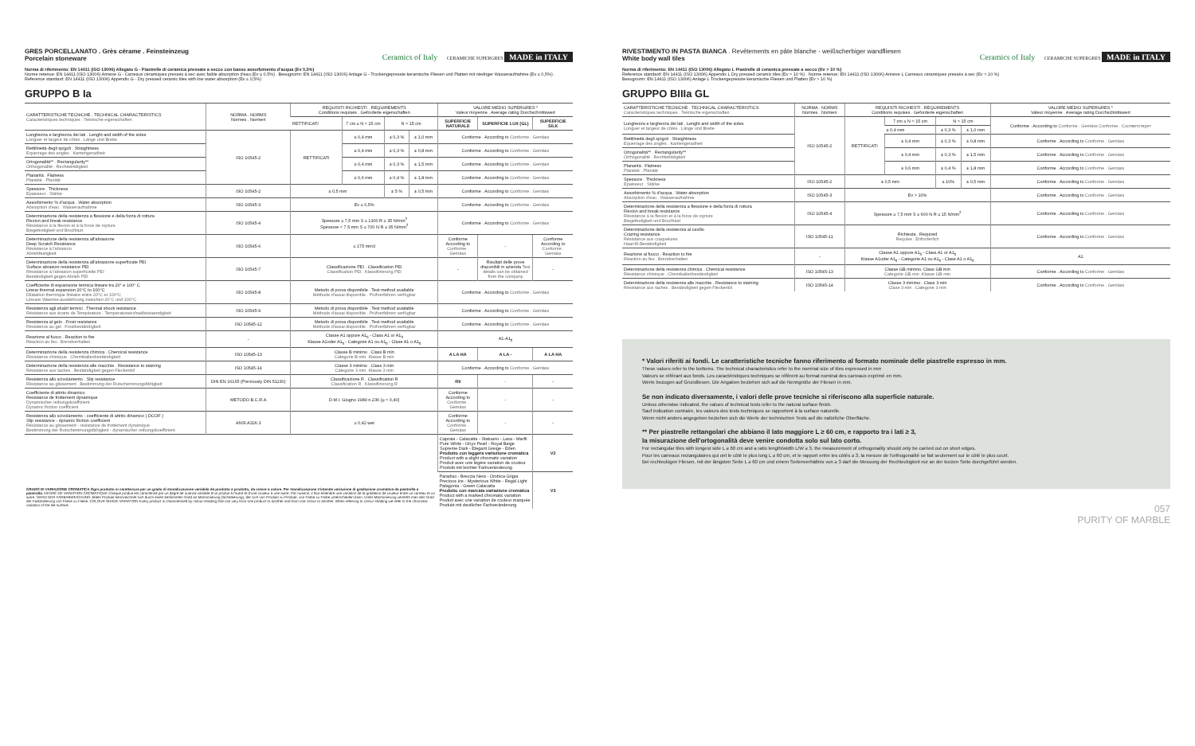GRES PORCELLANATO . Grès cérame . Feinsteinzeug
Porcelain stoneware
Ceramics of Italy CERAMICHE SUPERGRES MADE in ITALY
Norma di riferimento: EN 14411 (ISO 13006) Allegato G - Piastrelle di ceramica pressate a secco con basso assorbimento d'acqua (Ev 0,5%)
Norme retenue: EN 14411 (ISO 13006) Annexe G - Carreaux céramiques pressés à sec avec faible absorption d'eau (Ev ≤ 0,5%) . Besugnorm: EN 14411 (ISO 13006) Anlage G - Trockengepresste keramische Fliesen und Platten mit niedriger Wasseraufnahme (Ev ≤ 0,5%) . Reference standard: EN 14411 (ISO 13006) Appendix G - Dry pressed ceramic tiles with low water absorption (Ev ≤ 0,5%)
GRUPPO B Ia
| CARATTERISTICHE TECNICHE . TECHNICAL CHARACTERISTICS Caracteristiques techniques . Teknische eigenschaften | NORMA . NORMS Normes . Normen | REQUISITI RICHIESTI . REQUIREMENTS Conditions requisés . Geforderte eigenschaften | | | | VALORE MEDIO SUPERGRES * Valeur moyenne . Average rating Durchschnittswert | | |
| --- | --- | --- | --- | --- | --- | --- | --- | --- |
| | | RETTIFICATI | 7 cm ≤ N < 15 cm | N > 15 cm | | SUPERFICIE NATURALE | SUPERFICIE LUX (GL) | SUPERFICIE SILK |
| Lunghezza e larghezza dei lati . Lenght and width of the sides Longuer et largeur de côtés . Länge und Breite | ISO 10545-2 | RETTIFICATI | ± 0,4 mm | ± 0,3 % | ± 1,0 mm | Conforme . According to Conforme . Gemäss | | |
| Rettilineità degli spigoli . Straightness Equerrage des angles . Kantengeradheit | | | ± 0,4 mm | ± 0,3 % | ± 0,8 mm | Conforme . According to Conforme . Gemäss | | |
| Ortogonalità** . Rectangularity** Orthogonalité . Rechtwinkligkeit | | | ± 0,4 mm | ± 0,3 % | ± 1,5 mm | Conforme . According to Conforme . Gemäss | | |
| Planarità . Flatness Planéité . Planität | | | ± 0,6 mm | ± 0,4 % | ± 1,8 mm | Conforme . According to Conforme . Gemäss | | |
| Spessore . Thickness Epaisseur . Stärke | ISO 10545-2 | ± 0,5 mm | | ± 5 % | ± 0,5 mm | Conforme . According to Conforme . Gemäss | | |
| Assorbimento % d'acqua . Water absorption Absorption d'eau . Wasseraufnahme | ISO 10545-3 | Ev ≤ 0,5% | | | | Conforme . According to Conforme . Gemäss | | |
| Determinazione della resistenza a flessione e della forza di rottura Flexion and break resistance Résistance à la flexion et à la force de ropture Biegefestigkeit und Bruchlast | ISO 10545-4 | Spessore ≥ 7,5 mm S ≥ 1300 R ≥ 35 N/mm<sup>2</sup> Spessore < 7.5 mm S ≥ 700 N R ≥ 35 N/mm<sup>2</sup> | | | | Conforme . According to Conforme . Gemäss | | |
| Determinazione della resistenza all'abrasione Deep Scratch Resistance Résistance à l'abrasion Abriebfestigkeit | ISO 10545-6 | ≤ 175 mm3 | | | | Conforme According to Conforme . Gemäss | - | Conforme According to Conforme . Gemäss |
| Determinazione della resistenza all'abrasione superficiale PEI Surface abrasion resistance PEI Résistance à l'abrasion superficielle PEI Beständigkeit gegen Abrieb PEI | ISO 10545-7 | Classificazione PEI . Classification PEI Classification PEI . Klassifizierung PEI | | | | - | Risultati delle prove disponibili in azienda Test details can be obtained from the company | - |
| Coefficiente di espansione termica lineare tra 20° e 100° C Linear thermal expansion 20°C to 100°C Dilatation thermique linéaire entre 20°C et 100°C Lineare Waerme-ausdehnung zwischen 20°C und 100°C | ISO 10545-8 | Metodo di prova disponibile . Test method available Méthode d'assai disponible . Prüfverfahren verfügbar | | | | Conforme . According to Conforme . Gemäss | | |
| Resistenza agli sbalzi termici . Thermal shock resistance Résistance aux écarts de Température . Temperaturwechselbestaendigkeit | ISO 10545-9 | Metodo di prova disponibile . Test method available Méthode d'assai disponible . Prüfverfahren verfügbar | | | | Conforme . According to Conforme . Gemäss | | |
| Resistenza al gelo . Frost resistance Résistence au gel . Frostbeständigkeit | ISO 10545-12 | Metodo di prova disponibile . Test method available Méthode d'assai disponible . Prüfverfahren verfügbar | | | | Conforme . According to Conforme . Gemäss | | |
| Reazione al fuoco . Reaction to fire Réaction au feu . Brendverhalten | - | Classe A1 oppure A1<sub>fl</sub> - Class A1 or A1<sub>fl</sub> Klasse A1oder A1<sub>fl</sub> - Categorie A1 ou A1<sub>fl</sub> - Clase A1 o A1<sub>fl</sub> | | | | A1-A1<sub>fl</sub> | | |
| Determinazione della resistenza chimica . Chemical resistance Résistance chimique . Chemikalienbeständigkeit | ISO 10545-13 | Classe B minimo . Class B min Categorie B min. Klasse B min | | | | A LA HA | A LA - | A LA HA |
| Determinazione della resistenza alle macchie . Resistance to staining Résistance aux taches . Beständigkeit gegen Fleckenbil | ISO 10545-14 | Classe 3 minimo . Class 3 min Categorie 3 min. Klasse 3 min | | | | Conforme . According to Conforme . Gemäss | | |
| Resistenza allo scivolamento . Slip resistance Résistance au glissement . Bestimmung der Rutschemmungsfähigkeit | DIN EN 16165 (Previously DIN 51130) | Classificazione R . Classification R Classification R . Klassifizierung R | | | | R9 | - | - |
| Coefficiente di attrito dinamico Resistance de frottement dynamique Dynamischer reibungskoeffizient Dynamic friction coefficient | METODO B.C.R.A | D.M.I. Giugno 1989 n.236 (µ > 0,40) | | | | Conforme According to Conforme . Gemäss | - | - |
| Resistenza allo scivolamento - coefficiente di attrito dinamico ( DCOF ) Slip resistance - dynamic friction coefficient Résistance au glissement - resistance de frottement dynamique Bestimmung der Rutschemmungsfähigkeit - dynamischer reibungskoeffizient | ANSI A326.3 | ≥ 0,42 wet | | | | Conforme According to Conforme . Gemäss | - | - |
| GRADO DI VARIAZIONE CROMATICA Ogni prodotto si caratterizza per un grado di stonalizzazione variabile da prodotto a prodotto, da colore a colore. Per stonalizzazione s'intende variazione di gradazione cromatica da piastrella a piastrella. DEGRÉ DE VARIATION CROMATIQUE Chaque produit est caractérisé par un degré de nuance variable d'un produit à l'autre et d'une couleur à une autre. Par nuance, il faut entendre une variation de la gradation de couleur entre un carreau et un autre. GRAD DER FARBABWEICHUNG Jedes Produkt kennzeichnet sich durch einen bestimmten Grad an Marmorierung (Schattierung), der sich von Produkt zu Produkt, von Farbe zu Farbe unterscheiden kann. Unter Marmorierung versteht man den Grad der Farbänderung von Fliese zu Fliese. COLOUR SHADE VARIATION Every product is characterised by colour-shading that can vary from one product to another and from one colour to another. When referring to colour-shading we refer to the chromatic variation of the tile surface. | | | | | | Capraia - Calacatta - Statuario - Lasa - Marfil Pure White - Onyx Pearl - Royal Beige Supreme Dark - Elegant Greige - Eden Prodotto con leggera variazione cromatica Product with a slight chromatic variation Produit avec une légère variation de couleur Produkt mit leichter Farbveränderung | | V2 |
| | | | | | | Paradiso - Breccia Nera - Orobica Grigia Precious Ice - Mysterious White - Regal Light Patagonia - Green Calacatta Prodotto con marcata variazione cromatica Product with a marked chromatic variation Produit avec une variation de couleur marquée Produkt mit deutlicher Farbveränderung | | V3 |
RIVESTIMENTO IN PASTA BIANCA . Revêtements en pâte blanche - weißscherbiger wandfliesen
White body wall tiles
Ceramics of Italy CERAMICHE SUPERGRES MADE in ITALY
Norma di riferimento: EN 14411 (ISO 13006) Allegato L Piastrelle di ceramica pressate a secco (Ev > 10 %)
Reference standard: EN 14411 (ISO 13006) Appendix L Dry pressed ceramic tiles (Ev > 10 %) . Norme retenue: EN 14411 (ISO 13006) Annexe L Carreaux céramiques pressés à sec (Ev > 10 %)
Besugnorm: EN 14411 (ISO 13006) Anlage L Trockengepresste keramische Fliesen und Platten (Ev > 10 %)
GRUPPO BIIIa GL
| CARATTERISTICHE TECNICHE . TECHNICAL CHARACTERISTICS Caracteristiques techniques . Teknische eigenschaften | NORMA . NORMS Normes . Normen | REQUISITI RICHIESTI . REQUIREMENTS Conditions requisés . Geforderte eigenschaften | | | | VALORE MEDIO SUPERGRES * Valeur moyenne . Average rating Durchschnittswert |
| --- | --- | --- | --- | --- | --- | --- |
| Lunghezza e larghezza dei lati . Lenght and width of the sides Longuer et largeur de côtés . Länge und Breite | ISO 10545-2 | RETTIFICATI | 7 cm ≤ N < 15 cm | N > 15 cm | | Conforme . According to Conforme . Gemäss Conforme . Соответствует |
| | | | ± 0,4 mm | ± 0,3 % | ± 1,0 mm | |
| Rettilineità degli spigoli . Straightness Equerrage des angles . Kantengeradheit | | | ± 0,4 mm | ± 0,3 % | ± 0,8 mm | Conforme . According to Conforme . Gemäss |
| Ortogonalità** . Rectangularity** Orthogonalité . Rechtwinkligkeit | | | ± 0,4 mm | ± 0,3 % | ± 1,5 mm | Conforme . According to Conforme . Gemäss |
| Planarità . Flatness Planéité . Planität | | | ± 0,6 mm | ± 0,4 % | ± 1,8 mm | Conforme . According to Conforme . Gemäss |
| Spessore . Thickness Epaisseur . Stärke | ISO 10545-2 | ± 0,5 mm | | ± 10% | ± 0,5 mm | Conforme . According to Conforme . Gemäss |
| Assorbimento % d'acqua . Water absorption Absorption d'eau . Wasseraufnahme | ISO 10545-3 | Ev > 10% | | | | Conforme . According to Conforme . Gemäss |
| Determinazione della resistenza a flessione e della forza di rottura Flexion and break resistance Résistance à la flexion et à la force de ropture Biegefestigkeit und Bruchlast | ISO 10545-4 | Spessore ≥ 7,5 mm S ≥ 600 N R ≥ 15 N/mm<sup>2</sup> | | | | Conforme . According to Conforme . Gemäss |
| Determinazione della resistenza al cavillo Crazing resistance Résistance aux craquelures Haarriß-Beständigkeit | ISO 10545-11 | Richiesta . Required Requise . Enforderlich | | | | Conforme . According to Conforme . Gemäss |
| Reazione al fuoco . Reaction to fire Réaction au feu . Brendverhalten | - | Classe A1 oppure A1<sub>fl</sub> - Class A1 or A1<sub>fl</sub> Klasse A1oder A1<sub>fl</sub> - Categorie A1 ou A1<sub>fl</sub> - Clase A1 o A1<sub>fl</sub> | | | | A1 |
| Determinazione della resistenza chimica . Chemical resistance Résistance chimique . Chemikalienbeständigkeit | ISO 10545-13 | Classe GB minimo. Class GB min Categorie GB min .Klasse GB min | | | | Conforme . According to Conforme . Gemäss |
| Determinazione della resistenza alle macchie . Resistance to staining Résistance aux taches . Beständigkeit gegen Fleckenbil | ISO 10545-14 | Classe 3 minimo . Class 3 min Clase 3 min . Categorie 3 min | | | | Conforme . According to Conforme . Gemäss |
* Valori riferiti ai fondi. Le caratteristiche tecniche fanno riferimento al formato nominale delle piastrelle espresso in mm.
These values refer to the bottoms. The technical characteristics refer to the nominal size of tiles expressed in mm
Valeurs se référant aux fonds. Les caractéristiques techniques se réfèrent au format nominal des carreaux exprimé en mm.
Werte bezogen auf Grundliesen. Die Angaben beziehen sich auf die Nenngröße der Fliesen in mm.
Se non indicato diversamente, i valori delle prove tecniche si riferiscono alla superficie naturale.
Unless otherwise indicated, the values of technical tests refer to the natural surface finish.
Sauf indication contraire, les valeurs des tests techniques se rapportent à la surface naturelle.
Wenn nicht anders angegeben beziehen sich die Werte der technischen Tests auf die natürliche Oberfläche.
** Per piastrelle rettangolari che abbiano il lato maggiore L ≥ 60 cm, e rapporto tra i lati ≥ 3,
la misurazione dell'ortogonalità deve venire condotta solo sul lato corto.
For rectangular tiles with longest side L ≥ 60 cm and a ratio length/width L/W ≥ 3, the measurement of orthogonality should only be carried out on short edges.
Pour les carreaux rectangulaires qui ont le côté le plus long L ≥ 60 cm, et le rapport entre les côtés ≥ 3, la mesure de l'orthogonalité se fait seulement sur le côté le plus court.
Bei rechteckigen Fliesen, mit der längsten Seite L ≥ 60 cm und einem Seitenverhältnis von ≥ 3 darf die Messung der Rechteckigkeit nur an der kurzen Seite durchgeführt werden.
057
PURITY OF MARBLE